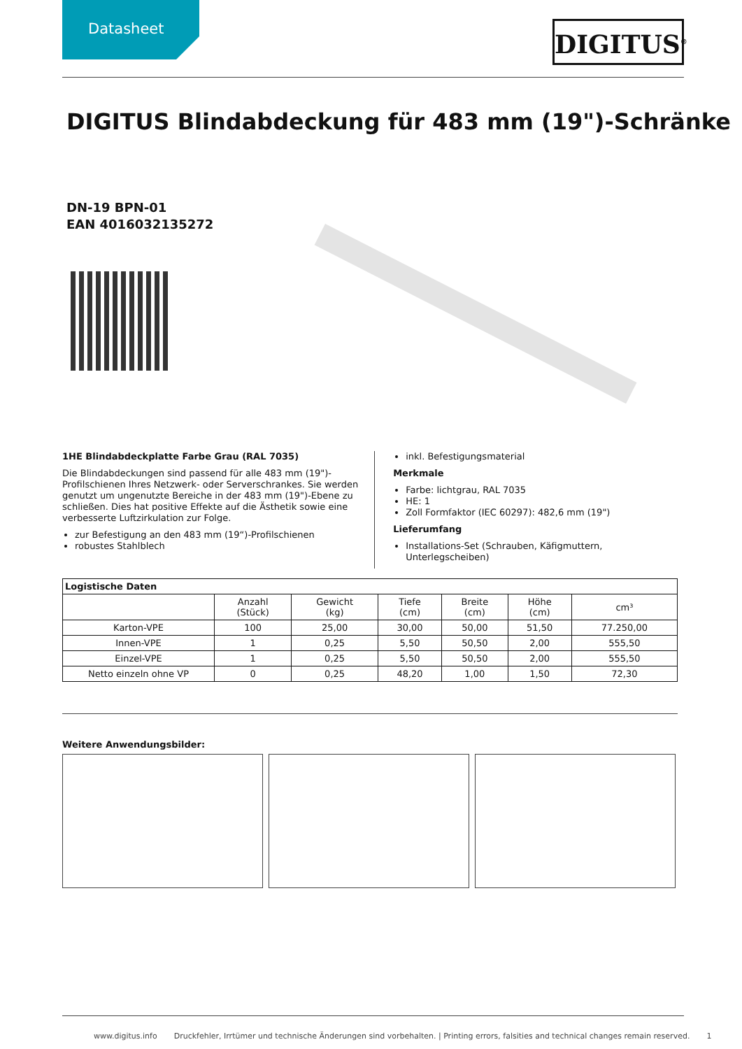Datasheet
DIGITUS<sup>®</sup>
DIGITUS Blindabdeckung für 483 mm (19")-Schränke
DN-19 BPN-01
EAN 4016032135272
1HE Blindabdeckplatte Farbe Grau (RAL 7035)
Die Blindabdeckungen sind passend für alle 483 mm (19")-Profilschienen Ihres Netzwerk- oder Serverschrankes. Sie werden genutzt um ungenutzte Bereiche in der 483 mm (19")-Ebene zu schließen. Dies hat positive Effekte auf die Ästhetik sowie eine verbesserte Luftzirkulation zur Folge.
zur Befestigung an den 483 mm (19“)-Profilschienen
robustes Stahlblech
inkl. Befestigungsmaterial
Merkmale
Farbe: lichtgrau, RAL 7035
HE: 1
Zoll Formfaktor (IEC 60297): 482,6 mm (19")
Lieferumfang
Installations-Set (Schrauben, Käfigmuttern, Unterlegscheiben)
| Logistische Daten | | | | | | |
| --- | --- | --- | --- | --- | --- | --- |
| | Anzahl (Stück) | Gewicht (kg) | Tiefe (cm) | Breite (cm) | Höhe (cm) | cm³ |
| Karton-VPE | 100 | 25,00 | 30,00 | 50,00 | 51,50 | 77.250,00 |
| Innen-VPE | 1 | 0,25 | 5,50 | 50,50 | 2,00 | 555,50 |
| Einzel-VPE | 1 | 0,25 | 5,50 | 50,50 | 2,00 | 555,50 |
| Netto einzeln ohne VP | 0 | 0,25 | 48,20 | 1,00 | 1,50 | 72,30 |
Weitere Anwendungsbilder:
www.digitus.info Druckfehler, Irrtümer und technische Änderungen sind vorbehalten. | Printing errors, falsities and technical changes remain reserved. 1